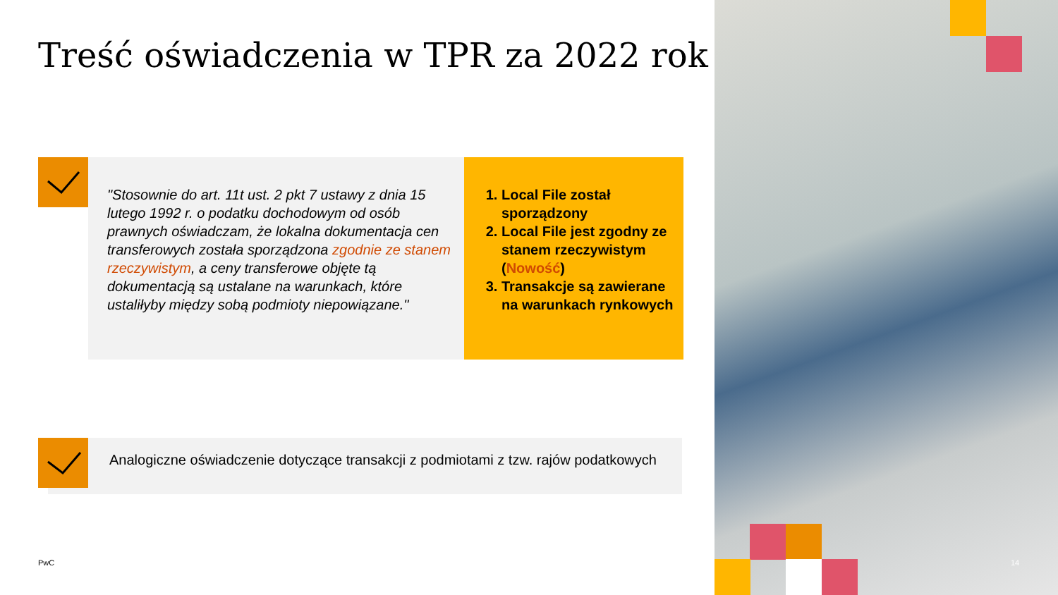Treść oświadczenia w TPR za 2022 rok
"Stosownie do art. 11t ust. 2 pkt 7 ustawy z dnia 15 lutego 1992 r. o podatku dochodowym od osób prawnych oświadczam, że lokalna dokumentacja cen transferowych została sporządzona zgodnie ze stanem rzeczywistym, a ceny transferowe objęte tą dokumentacją są ustalane na warunkach, które ustaliłyby między sobą podmioty niepowiązane."
1. Local File został sporządzony
2. Local File jest zgodny ze stanem rzeczywistym (Nowość)
3. Transakcje są zawierane na warunkach rynkowych
Analogiczne oświadczenie dotyczące transakcji z podmiotami z tzw. rajów podatkowych
PwC 14